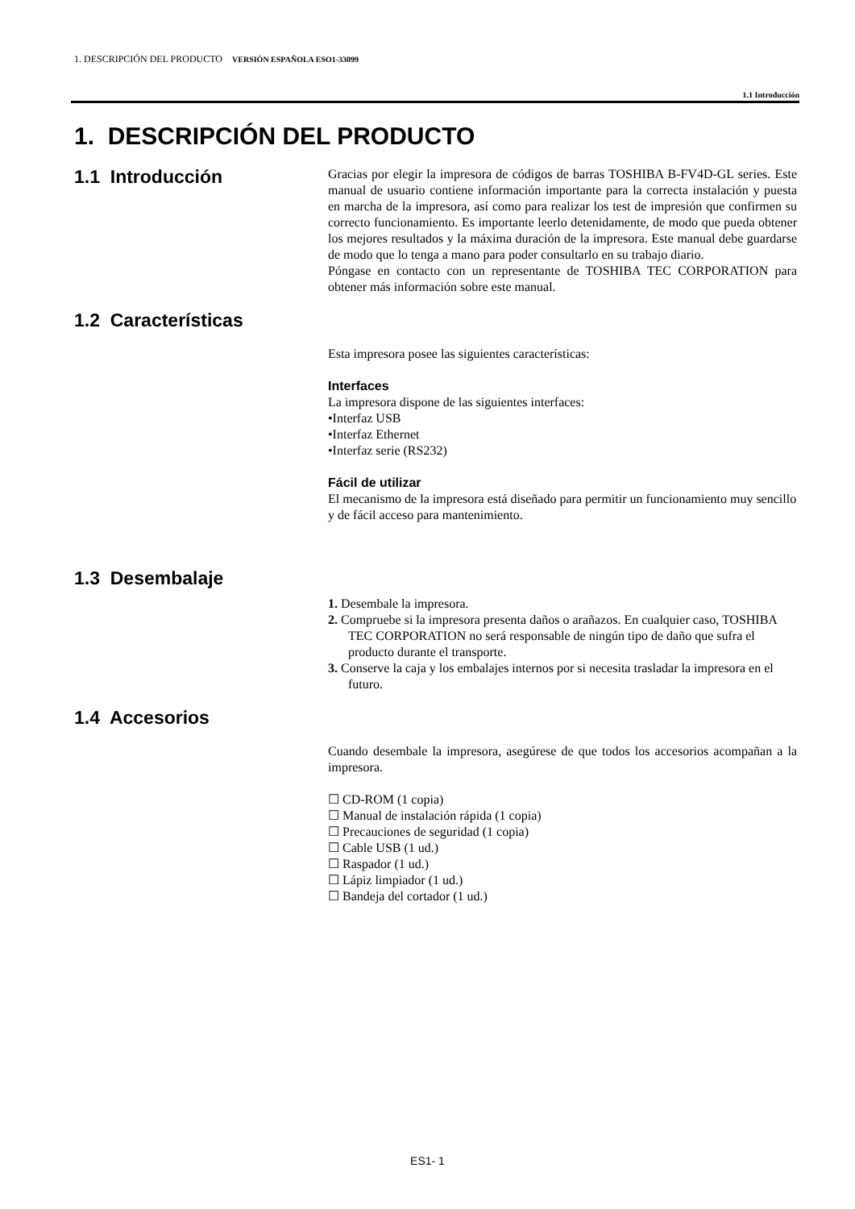1. DESCRIPCIÓN DEL PRODUCTO VERSIÓN ESPAÑOLA ESO1-33099
1.1 Introducción
1. DESCRIPCIÓN DEL PRODUCTO
1.1 Introducción
Gracias por elegir la impresora de códigos de barras TOSHIBA B-FV4D-GL series. Este manual de usuario contiene información importante para la correcta instalación y puesta en marcha de la impresora, así como para realizar los test de impresión que confirmen su correcto funcionamiento. Es importante leerlo detenidamente, de modo que pueda obtener los mejores resultados y la máxima duración de la impresora. Este manual debe guardarse de modo que lo tenga a mano para poder consultarlo en su trabajo diario.
Póngase en contacto con un representante de TOSHIBA TEC CORPORATION para obtener más información sobre este manual.
1.2 Características
Esta impresora posee las siguientes características:
Interfaces
La impresora dispone de las siguientes interfaces:
•Interfaz USB
•Interfaz Ethernet
•Interfaz serie (RS232)
Fácil de utilizar
El mecanismo de la impresora está diseñado para permitir un funcionamiento muy sencillo y de fácil acceso para mantenimiento.
1.3 Desembalaje
1. Desembale la impresora.
2. Compruebe si la impresora presenta daños o arañazos. En cualquier caso, TOSHIBA TEC CORPORATION no será responsable de ningún tipo de daño que sufra el producto durante el transporte.
3. Conserve la caja y los embalajes internos por si necesita trasladar la impresora en el futuro.
1.4 Accesorios
Cuando desembale la impresora, asegúrese de que todos los accesorios acompañan a la impresora.
☐ CD-ROM (1 copia)
☐ Manual de instalación rápida (1 copia)
☐ Precauciones de seguridad (1 copia)
☐ Cable USB (1 ud.)
☐ Raspador (1 ud.)
☐ Lápiz limpiador (1 ud.)
☐ Bandeja del cortador (1 ud.)
ES1- 1